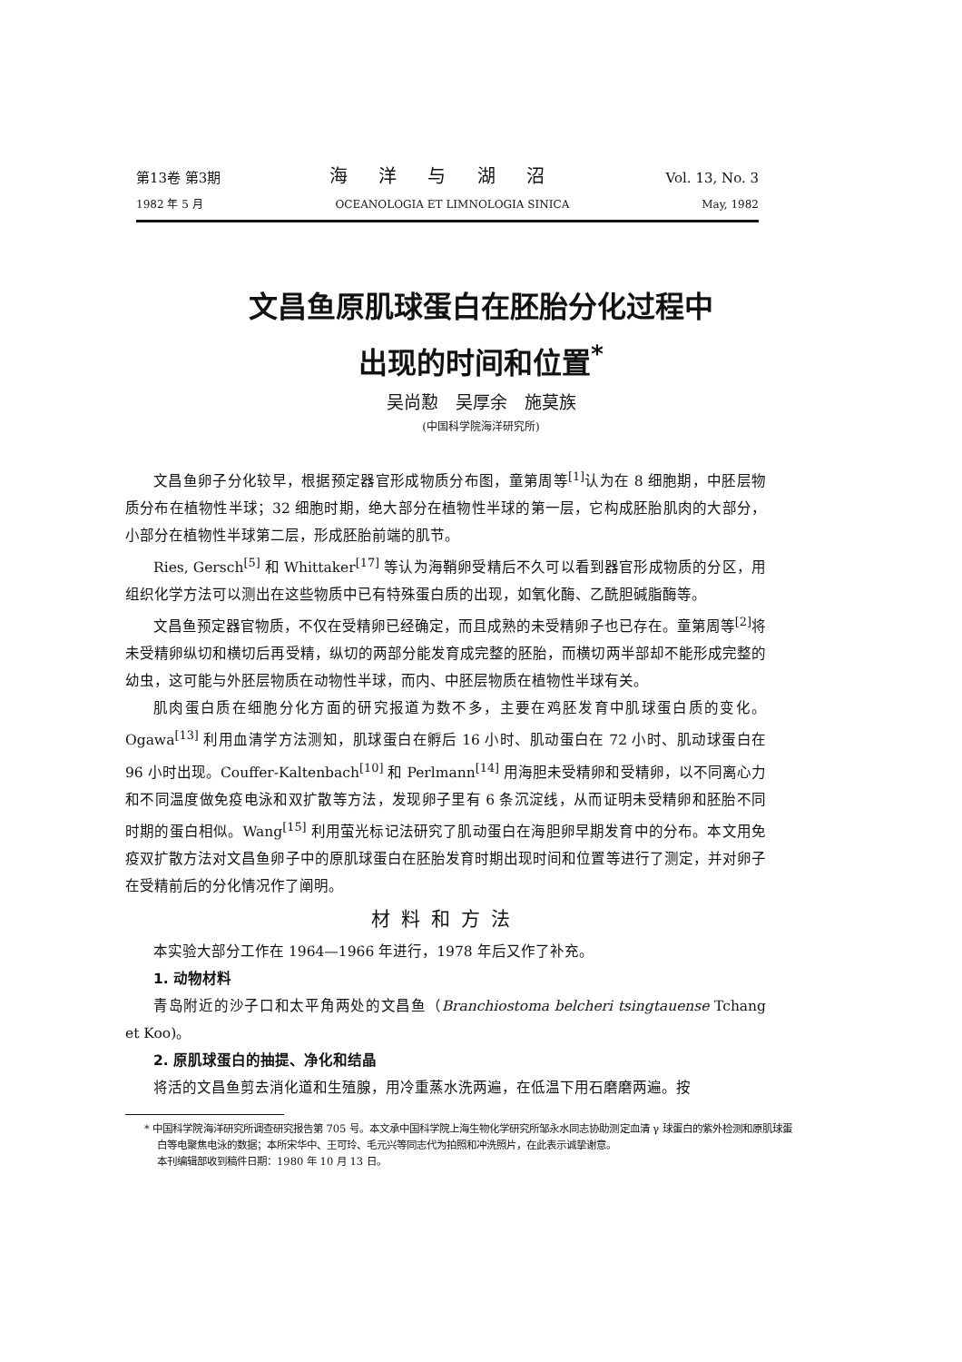第13卷 第3期 海 洋 与 湖 沼 Vol. 13, No. 3
1982 年 5 月 OCEANOLOGIA ET LIMNOLOGIA SINICA May, 1982
文昌鱼原肌球蛋白在胚胎分化过程中
出现的时间和位置<sup>*</sup>
吴尚懃　吴厚余　施莫族
(中国科学院海洋研究所)
文昌鱼卵子分化较早，根据预定器官形成物质分布图，童第周等<sup>[1]</sup>认为在 8 细胞期，中胚层物质分布在植物性半球；32 细胞时期，绝大部分在植物性半球的第一层，它构成胚胎肌肉的大部分，小部分在植物性半球第二层，形成胚胎前端的肌节。
Ries, Gersch<sup>[5]</sup> 和 Whittaker<sup>[17]</sup> 等认为海鞘卵受精后不久可以看到器官形成物质的分区，用组织化学方法可以测出在这些物质中已有特殊蛋白质的出现，如氧化酶、乙酰胆碱脂酶等。
文昌鱼预定器官物质，不仅在受精卵已经确定，而且成熟的未受精卵子也已存在。童第周等<sup>[2]</sup>将未受精卵纵切和横切后再受精，纵切的两部分能发育成完整的胚胎，而横切两半部却不能形成完整的幼虫，这可能与外胚层物质在动物性半球，而内、中胚层物质在植物性半球有关。
肌肉蛋白质在细胞分化方面的研究报道为数不多，主要在鸡胚发育中肌球蛋白质的变化。Ogawa<sup>[13]</sup> 利用血清学方法测知，肌球蛋白在孵后 16 小时、肌动蛋白在 72 小时、肌动球蛋白在 96 小时出现。Couffer-Kaltenbach<sup>[10]</sup> 和 Perlmann<sup>[14]</sup> 用海胆未受精卵和受精卵，以不同离心力和不同温度做免疫电泳和双扩散等方法，发现卵子里有 6 条沉淀线，从而证明未受精卵和胚胎不同时期的蛋白相似。Wang<sup>[15]</sup> 利用萤光标记法研究了肌动蛋白在海胆卵早期发育中的分布。本文用免疫双扩散方法对文昌鱼卵子中的原肌球蛋白在胚胎发育时期出现时间和位置等进行了测定，并对卵子在受精前后的分化情况作了阐明。
材料和方法
本实验大部分工作在 1964—1966 年进行，1978 年后又作了补充。
1. 动物材料
青岛附近的沙子口和太平角两处的文昌鱼（Branchiostoma belcheri tsingtauense Tchang et Koo)。
2. 原肌球蛋白的抽提、净化和结晶
将活的文昌鱼剪去消化道和生殖腺，用冷重蒸水洗两遍，在低温下用石磨磨两遍。按
* 中国科学院海洋研究所调查研究报告第 705 号。本文承中国科学院上海生物化学研究所邹永水同志协助测定血清 γ 球蛋白的紫外检测和原肌球蛋白等电聚焦电泳的数据；本所宋华中、王可玲、毛元兴等同志代为拍照和冲洗照片，在此表示诚挚谢意。
本刊编辑部收到稿件日期：1980 年 10 月 13 日。